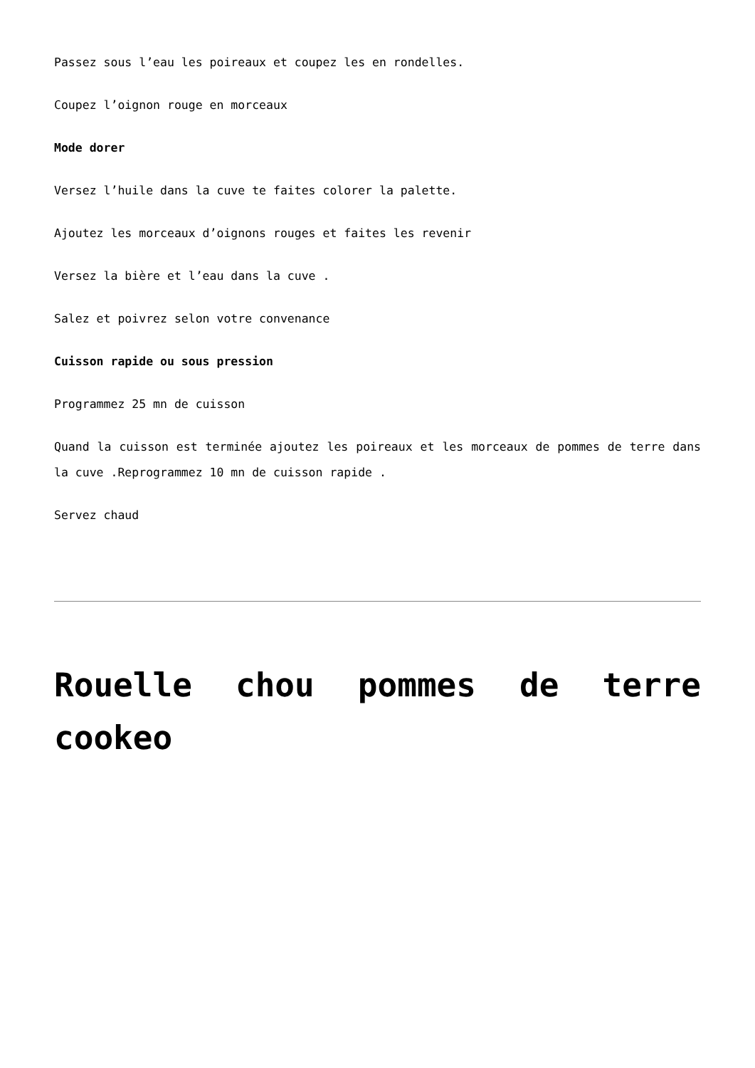Passez sous l’eau les poireaux et coupez les en rondelles.
Coupez l’oignon rouge en morceaux
Mode dorer
Versez l’huile dans la cuve te faites colorer la palette.
Ajoutez les morceaux d’oignons rouges et faites les revenir
Versez la bière et l’eau dans la cuve .
Salez et poivrez selon votre convenance
Cuisson rapide ou sous pression
Programmez 25 mn de cuisson
Quand la cuisson est terminée ajoutez les poireaux et les morceaux de pommes de terre dans la cuve .Reprogrammez 10 mn de cuisson rapide .
Servez chaud
Rouelle chou pommes de terre cookeo